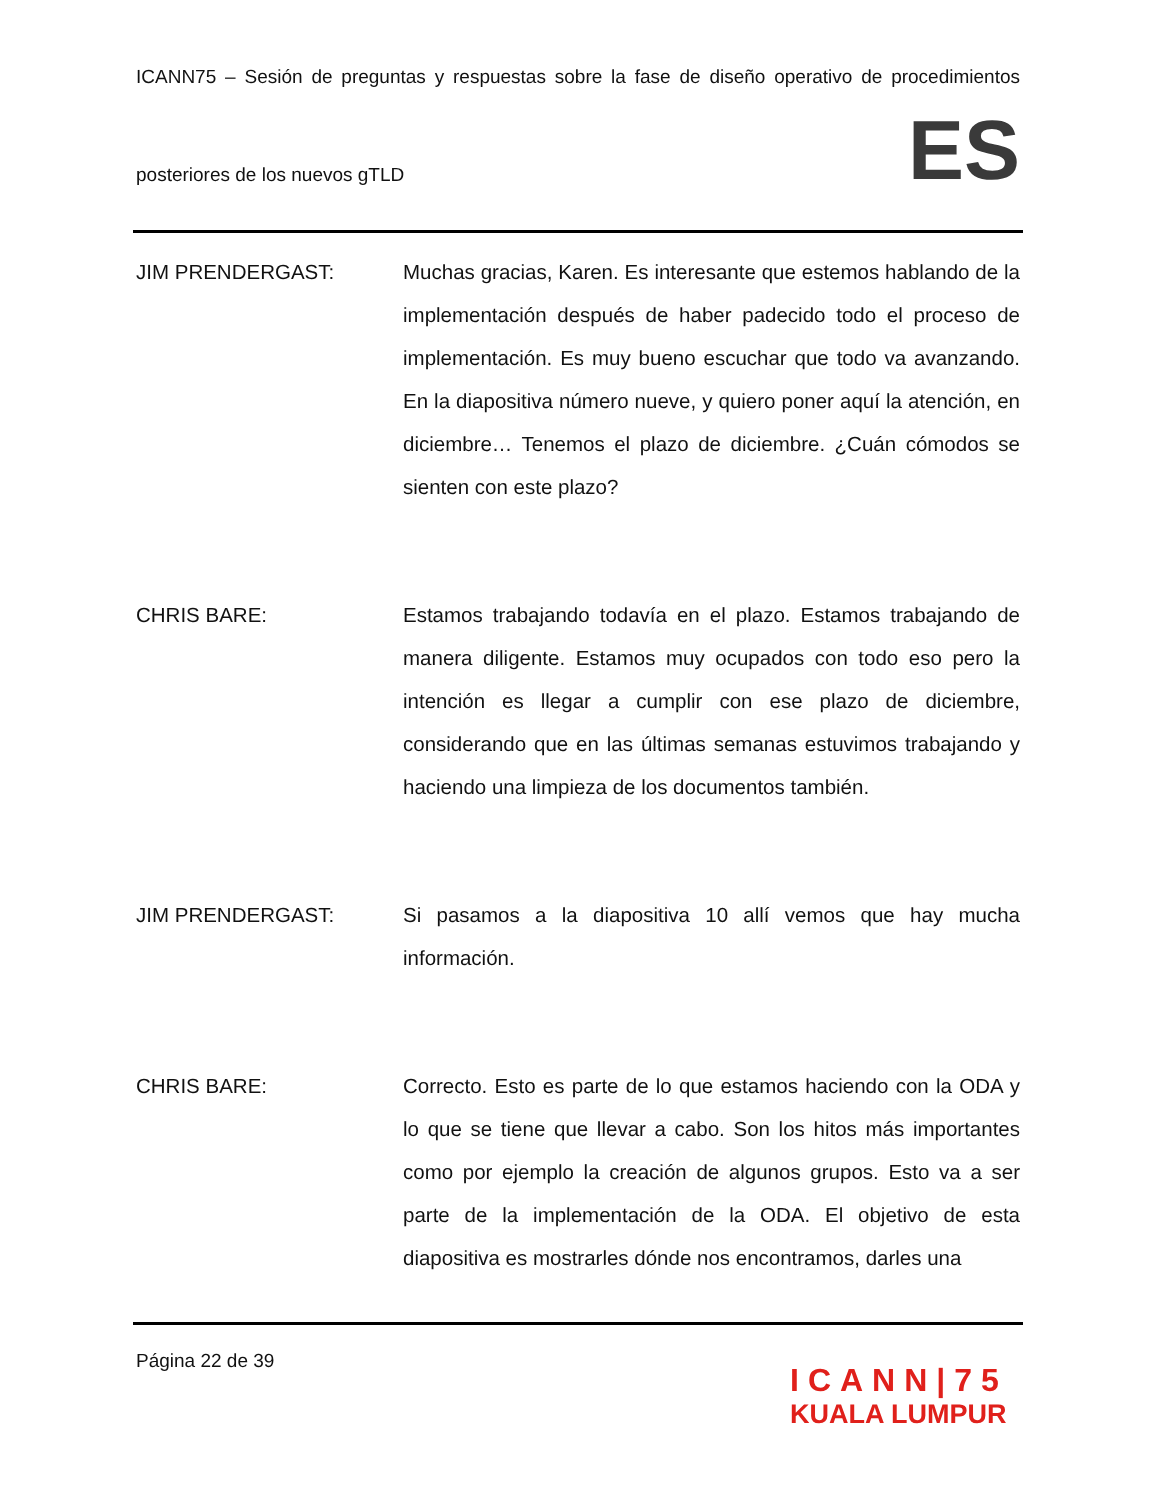ICANN75 – Sesión de preguntas y respuestas sobre la fase de diseño operativo de procedimientos
posteriores de los nuevos gTLD ES
JIM PRENDERGAST: Muchas gracias, Karen. Es interesante que estemos hablando de la implementación después de haber padecido todo el proceso de implementación. Es muy bueno escuchar que todo va avanzando. En la diapositiva número nueve, y quiero poner aquí la atención, en diciembre… Tenemos el plazo de diciembre. ¿Cuán cómodos se sienten con este plazo?
CHRIS BARE: Estamos trabajando todavía en el plazo. Estamos trabajando de manera diligente. Estamos muy ocupados con todo eso pero la intención es llegar a cumplir con ese plazo de diciembre, considerando que en las últimas semanas estuvimos trabajando y haciendo una limpieza de los documentos también.
JIM PRENDERGAST: Si pasamos a la diapositiva 10 allí vemos que hay mucha información.
CHRIS BARE: Correcto. Esto es parte de lo que estamos haciendo con la ODA y lo que se tiene que llevar a cabo. Son los hitos más importantes como por ejemplo la creación de algunos grupos. Esto va a ser parte de la implementación de la ODA. El objetivo de esta diapositiva es mostrarles dónde nos encontramos, darles una
Página 22 de 39
ICANN|75
KUALA LUMPUR